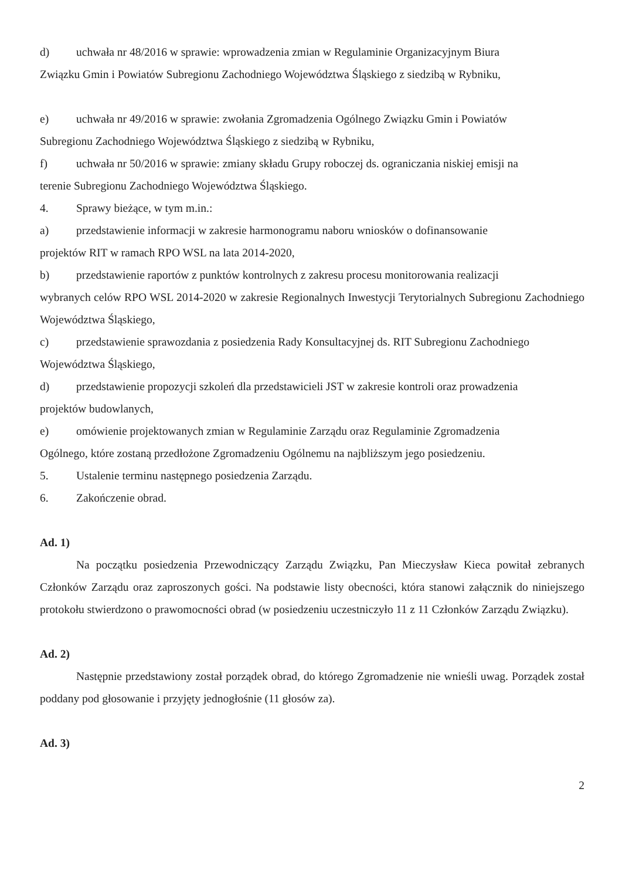d) uchwała nr 48/2016 w sprawie: wprowadzenia zmian w Regulaminie Organizacyjnym Biura
Związku Gmin i Powiatów Subregionu Zachodniego Województwa Śląskiego z siedzibą w Rybniku,
e) uchwała nr 49/2016 w sprawie: zwołania Zgromadzenia Ogólnego Związku Gmin i Powiatów
Subregionu Zachodniego Województwa Śląskiego z siedzibą w Rybniku,
f) uchwała nr 50/2016 w sprawie: zmiany składu Grupy roboczej ds. ograniczania niskiej emisji na
terenie Subregionu Zachodniego Województwa Śląskiego.
4. Sprawy bieżące, w tym m.in.:
a) przedstawienie informacji w zakresie harmonogramu naboru wniosków o dofinansowanie
projektów RIT w ramach RPO WSL na lata 2014-2020,
b) przedstawienie raportów z punktów kontrolnych z zakresu procesu monitorowania realizacji
wybranych celów RPO WSL 2014-2020 w zakresie Regionalnych Inwestycji Terytorialnych Subregionu Zachodniego Województwa Śląskiego,
c) przedstawienie sprawozdania z posiedzenia Rady Konsultacyjnej ds. RIT Subregionu Zachodniego
Województwa Śląskiego,
d) przedstawienie propozycji szkoleń dla przedstawicieli JST w zakresie kontroli oraz prowadzenia
projektów budowlanych,
e) omówienie projektowanych zmian w Regulaminie Zarządu oraz Regulaminie Zgromadzenia
Ogólnego, które zostaną przedłożone Zgromadzeniu Ogólnemu na najbliższym jego posiedzeniu.
5. Ustalenie terminu następnego posiedzenia Zarządu.
6. Zakończenie obrad.
Ad. 1)
Na początku posiedzenia Przewodniczący Zarządu Związku, Pan Mieczysław Kieca powitał zebranych Członków Zarządu oraz zaproszonych gości. Na podstawie listy obecności, która stanowi załącznik do niniejszego protokołu stwierdzono o prawomocności obrad (w posiedzeniu uczestniczyło 11 z 11 Członków Zarządu Związku).
Ad. 2)
Następnie przedstawiony został porządek obrad, do którego Zgromadzenie nie wnieśli uwag. Porządek został poddany pod głosowanie i przyjęty jednogłośnie (11 głosów za).
Ad. 3)
2